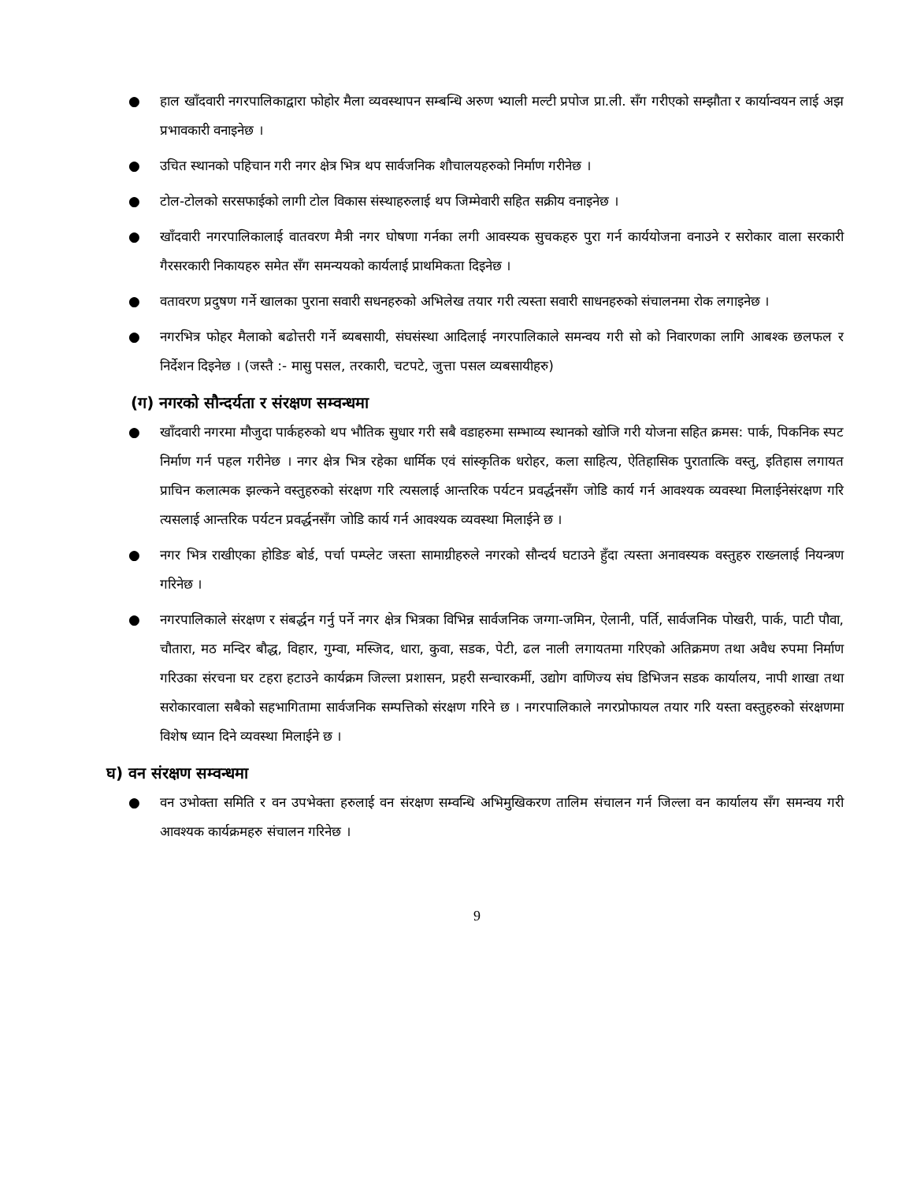● हाल खाँदवारी नगरपालिकाद्वारा फोहोर मैला व्यवस्थापन सम्बन्धि अरुण भ्याली मल्टी प्रपोज प्रा.ली. सँग गरीएको सम्झौता र कार्यान्वयन लाई अझ प्रभावकारी वनाइनेछ ।
● उचित स्थानको पहिचान गरी नगर क्षेत्र भित्र थप सार्वजनिक शौचालयहरुको निर्माण गरीनेछ ।
● टोल-टोलको सरसफाईको लागी टोल विकास संस्थाहरुलाई थप जिम्मेवारी सहित सक्रीय वनाइनेछ ।
● खाँदवारी नगरपालिकालाई वातवरण मैत्री नगर घोषणा गर्नका लगी आवस्यक सुचकहरु पुरा गर्न कार्ययोजना वनाउने र सरोकार वाला सरकारी गैरसरकारी निकायहरु समेत सँग समन्ययको कार्यलाई प्राथमिकता दिइनेछ ।
● वतावरण प्रदुषण गर्ने खालका पुराना सवारी सधनहरुको अभिलेख तयार गरी त्यस्ता सवारी साधनहरुको संचालनमा रोक लगाइनेछ ।
● नगरभित्र फोहर मैलाको बढोत्तरी गर्ने ब्यबसायी, संघसंस्था आदिलाई नगरपालिकाले समन्वय गरी सो को निवारणका लागि आबश्क छलफल र निर्देशन दिइनेछ । (जस्तै :- मासु पसल, तरकारी, चटपटे, जुत्ता पसल व्यबसायीहरु)
(ग) नगरको सौन्दर्यता र संरक्षण सम्वन्धमा
● खाँदवारी नगरमा मौजुदा पार्कहरुको थप भौतिक सुधार गरी सबै वडाहरुमा सम्भाव्य स्थानको खोजि गरी योजना सहित क्रमस: पार्क, पिकनिक स्पट निर्माण गर्न पहल गरीनेछ । नगर क्षेत्र भित्र रहेका धार्मिक एवं सांस्कृतिक धरोहर, कला साहित्य, ऐतिहासिक पुरातात्कि वस्तु, इतिहास लगायत प्राचिन कलात्मक झल्कने वस्तुहरुको संरक्षण गरि त्यसलाई आन्तरिक पर्यटन प्रवर्द्धनसँग जोडि कार्य गर्न आवश्यक व्यवस्था मिलाईनेसंरक्षण गरि त्यसलाई आन्तरिक पर्यटन प्रवर्द्धनसँग जोडि कार्य गर्न आवश्यक व्यवस्था मिलाईने छ ।
● नगर भित्र राखीएका होडिङ बोर्ड, पर्चा पम्प्लेट जस्ता सामाग्रीहरुले नगरको सौन्दर्य घटाउने हुँदा त्यस्ता अनावस्यक वस्तुहरु राख्नलाई नियन्त्रण गरिनेछ ।
● नगरपालिकाले संरक्षण र संबर्द्धन गर्नु पर्ने नगर क्षेत्र भित्रका विभिन्न सार्वजनिक जग्गा-जमिन, ऐलानी, पर्ति, सार्वजनिक पोखरी, पार्क, पाटी पौवा, चौतारा, मठ मन्दिर बौद्ध, विहार, गुम्वा, मस्जिद, धारा, कुवा, सडक, पेटी, ढल नाली लगायतमा गरिएको अतिक्रमण तथा अवैध रुपमा निर्माण गरिउका संरचना घर टहरा हटाउने कार्यक्रम जिल्ला प्रशासन, प्रहरी सन्चारकर्मी, उद्योग वाणिज्य संघ डिभिजन सडक कार्यालय, नापी शाखा तथा सरोकारवाला सबैको सहभागितामा सार्वजनिक सम्पत्तिको संरक्षण गरिने छ । नगरपालिकाले नगरप्रोफायल तयार गरि यस्ता वस्तुहरुको संरक्षणमा विशेष ध्यान दिने व्यवस्था मिलाईने छ ।
घ) वन संरक्षण सम्वन्धमा
● वन उभोक्ता समिति र वन उपभेक्ता हरुलाई वन संरक्षण सम्वन्धि अभिमुखिकरण तालिम संचालन गर्न जिल्ला वन कार्यालय सँग समन्वय गरी आवश्यक कार्यक्रमहरु संचालन गरिनेछ ।
9